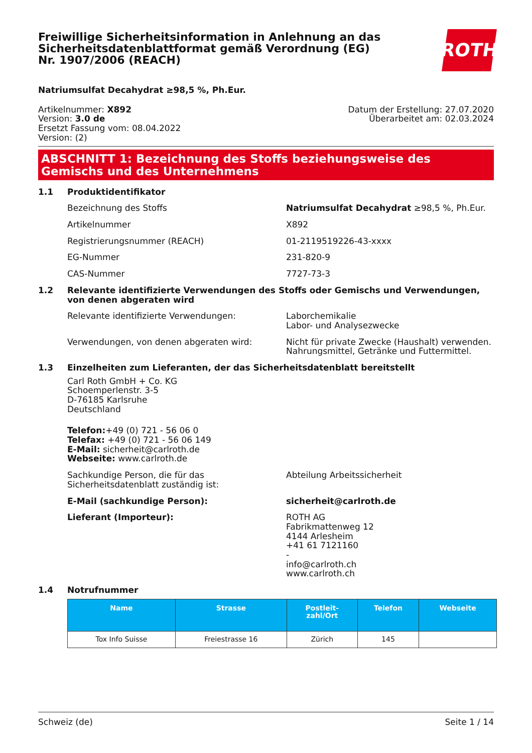Freiwillige Sicherheitsinformation in Anlehnung an das Sicherheitsdatenblattformat gemäß Verordnung (EG) Nr. 1907/2006 (REACH)
ROTH
Natriumsulfat Decahydrat ≥98,5 %, Ph.Eur.
Artikelnummer: X892
Version: 3.0 de
Ersetzt Fassung vom: 08.04.2022
Version: (2)
Datum der Erstellung: 27.07.2020
Überarbeitet am: 02.03.2024
ABSCHNITT 1: Bezeichnung des Stoffs beziehungsweise des Gemischs und des Unternehmens
1.1 Produktidentifikator
Bezeichnung des Stoffs Natriumsulfat Decahydrat ≥98,5 %, Ph.Eur.
Artikelnummer X892
Registrierungsnummer (REACH) 01-2119519226-43-xxxx
EG-Nummer 231-820-9
CAS-Nummer 7727-73-3
1.2 Relevante identifizierte Verwendungen des Stoffs oder Gemischs und Verwendungen, von denen abgeraten wird
Relevante identifizierte Verwendungen: Laborchemikalie
Labor- und Analysezwecke
Verwendungen, von denen abgeraten wird: Nicht für private Zwecke (Haushalt) verwenden.
Nahrungsmittel, Getränke und Futtermittel.
1.3 Einzelheiten zum Lieferanten, der das Sicherheitsdatenblatt bereitstellt
Carl Roth GmbH + Co. KG
Schoemperlenstr. 3-5
D-76185 Karlsruhe
Deutschland
Telefon:+49 (0) 721 - 56 06 0
Telefax: +49 (0) 721 - 56 06 149
E-Mail: sicherheit@carlroth.de
Webseite: www.carlroth.de
Sachkundige Person, die für das Sicherheitsdatenblatt zuständig ist:
Abteilung Arbeitssicherheit
E-Mail (sachkundige Person): sicherheit@carlroth.de
Lieferant (Importeur): ROTH AG
Fabrikmattenweg 12
4144 Arlesheim
+41 61 7121160
-
info@carlroth.ch
www.carlroth.ch
1.4 Notrufnummer
| Name | Strasse | Postleit- zahl/Ort | Telefon | Webseite |
| --- | --- | --- | --- | --- |
| Tox Info Suisse | Freiestrasse 16 | Zürich | 145 | |
Schweiz (de) Seite 1 / 14